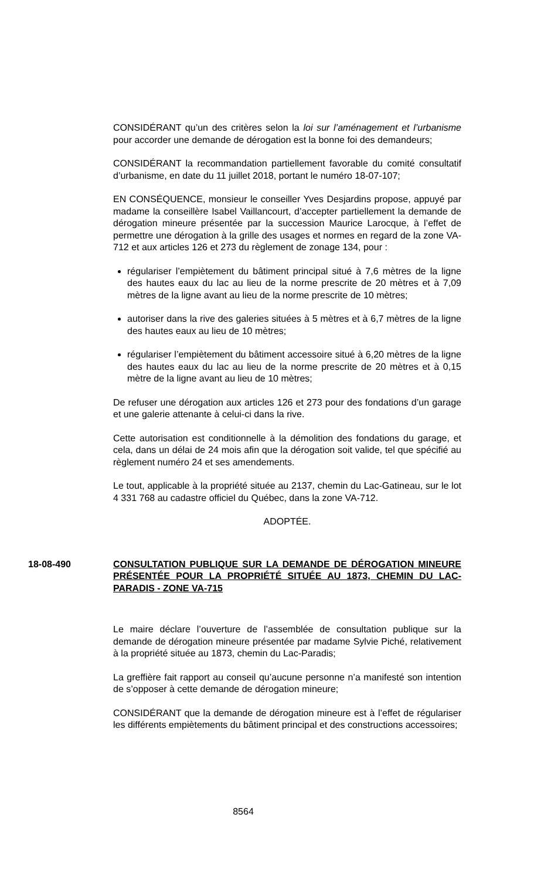CONSIDÉRANT qu’un des critères selon la loi sur l’aménagement et l’urbanisme pour accorder une demande de dérogation est la bonne foi des demandeurs;
CONSIDÉRANT la recommandation partiellement favorable du comité consultatif d’urbanisme, en date du 11 juillet 2018, portant le numéro 18-07-107;
EN CONSÉQUENCE, monsieur le conseiller Yves Desjardins propose, appuyé par madame la conseillère Isabel Vaillancourt, d’accepter partiellement la demande de dérogation mineure présentée par la succession Maurice Larocque, à l’effet de permettre une dérogation à la grille des usages et normes en regard de la zone VA-712 et aux articles 126 et 273 du règlement de zonage 134, pour :
régulariser l’empiètement du bâtiment principal situé à 7,6 mètres de la ligne des hautes eaux du lac au lieu de la norme prescrite de 20 mètres et à 7,09 mètres de la ligne avant au lieu de la norme prescrite de 10 mètres;
autoriser dans la rive des galeries situées à 5 mètres et à 6,7 mètres de la ligne des hautes eaux au lieu de 10 mètres;
régulariser l’empiètement du bâtiment accessoire situé à 6,20 mètres de la ligne des hautes eaux du lac au lieu de la norme prescrite de 20 mètres et à 0,15 mètre de la ligne avant au lieu de 10 mètres;
De refuser une dérogation aux articles 126 et 273 pour des fondations d’un garage et une galerie attenante à celui-ci dans la rive.
Cette autorisation est conditionnelle à la démolition des fondations du garage, et cela, dans un délai de 24 mois afin que la dérogation soit valide, tel que spécifié au règlement numéro 24 et ses amendements.
Le tout, applicable à la propriété située au 2137, chemin du Lac-Gatineau, sur le lot 4 331 768 au cadastre officiel du Québec, dans la zone VA-712.
ADOPTÉE.
18-08-490 CONSULTATION PUBLIQUE SUR LA DEMANDE DE DÉROGATION MINEURE PRÉSENTÉE POUR LA PROPRIÉTÉ SITUÉE AU 1873, CHEMIN DU LAC-PARADIS - ZONE VA-715
Le maire déclare l’ouverture de l’assemblée de consultation publique sur la demande de dérogation mineure présentée par madame Sylvie Piché, relativement à la propriété située au 1873, chemin du Lac-Paradis;
La greffière fait rapport au conseil qu’aucune personne n’a manifesté son intention de s’opposer à cette demande de dérogation mineure;
CONSIDÉRANT que la demande de dérogation mineure est à l’effet de régulariser les différents empiètements du bâtiment principal et des constructions accessoires;
8564